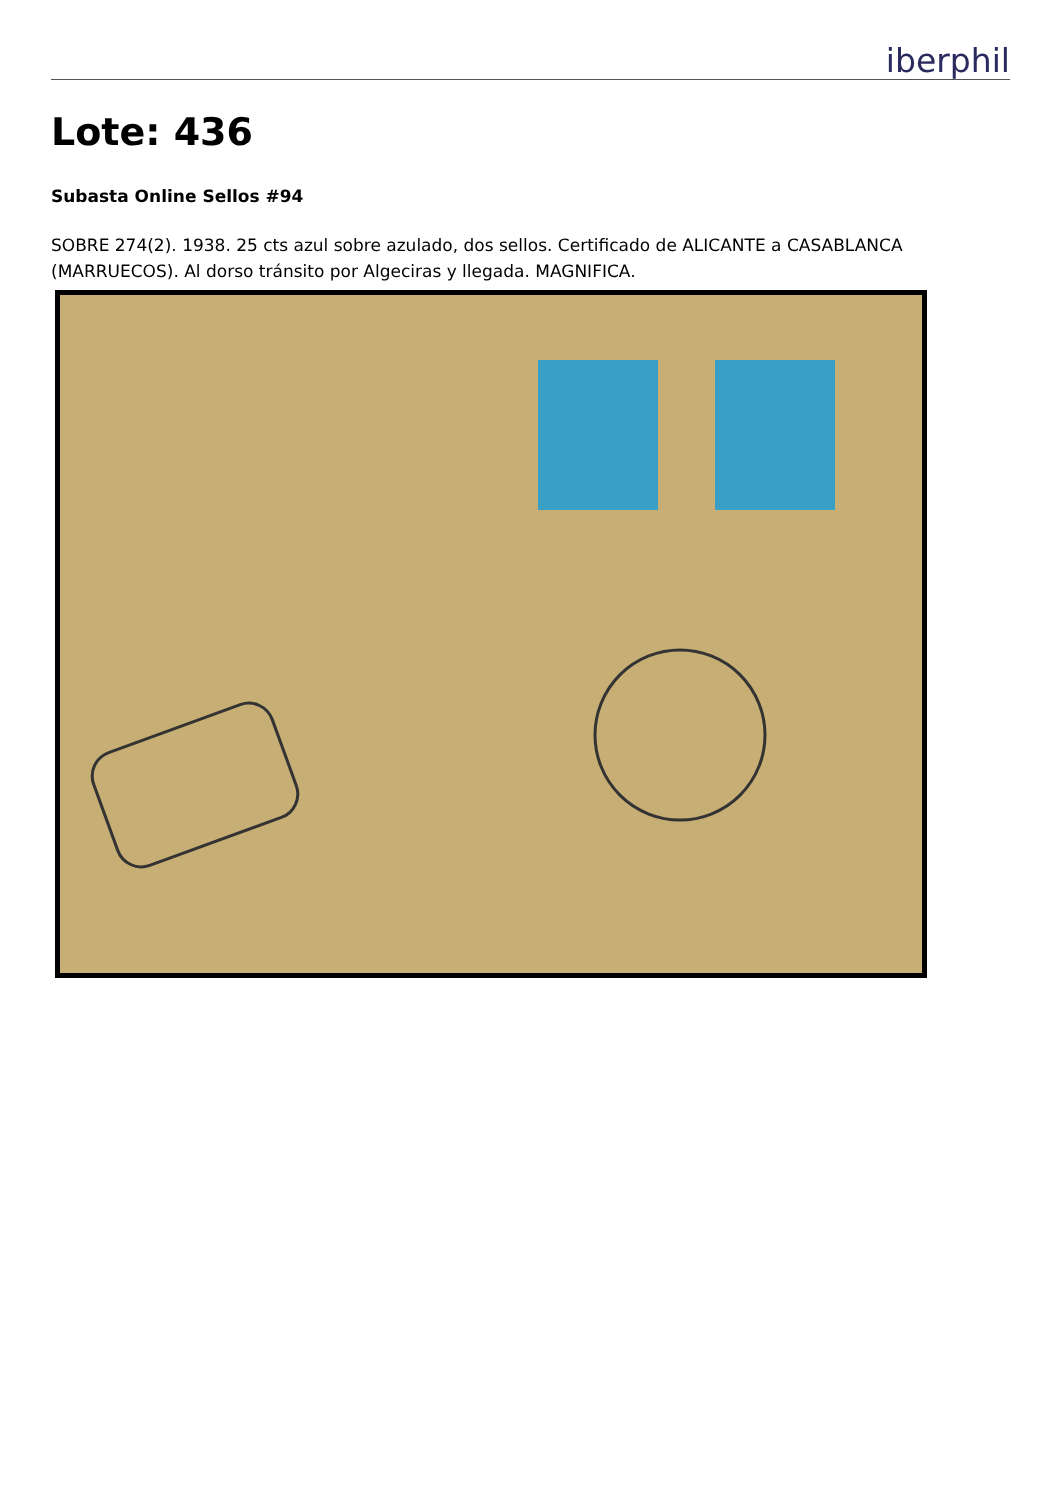iberphil
Lote: 436
Subasta Online Sellos #94
SOBRE 274(2). 1938. 25 cts azul sobre azulado, dos sellos. Certificado de ALICANTE a CASABLANCA (MARRUECOS). Al dorso tránsito por Algeciras y llegada. MAGNIFICA.